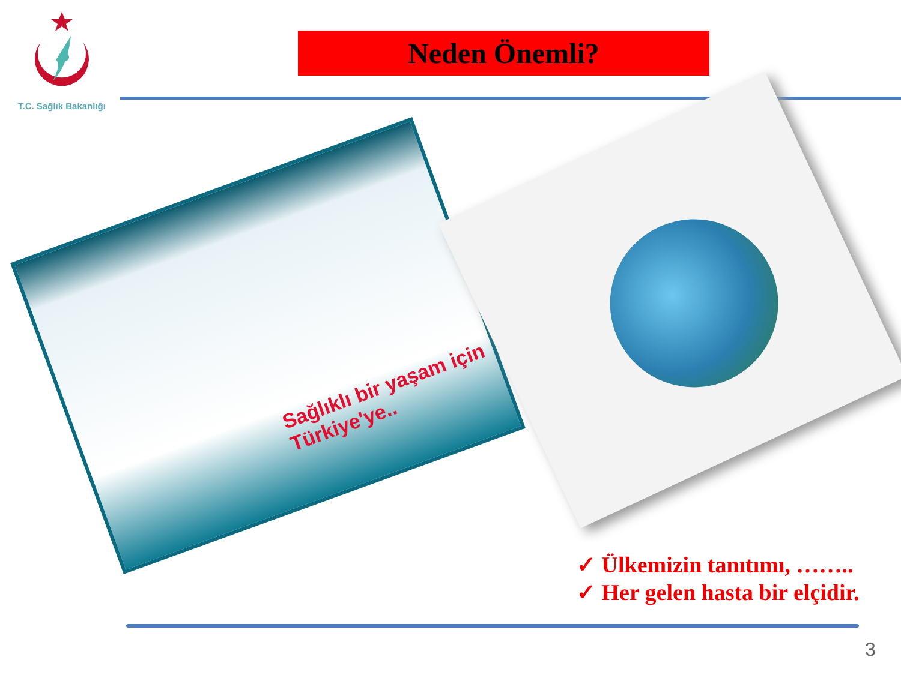T.C. Sağlık Bakanlığı
Neden Önemli?
Sağlıklı bir yaşam için Türkiye'ye..
✓ Ülkemizin tanıtımı, ……..
✓ Her gelen hasta bir elçidir.
3